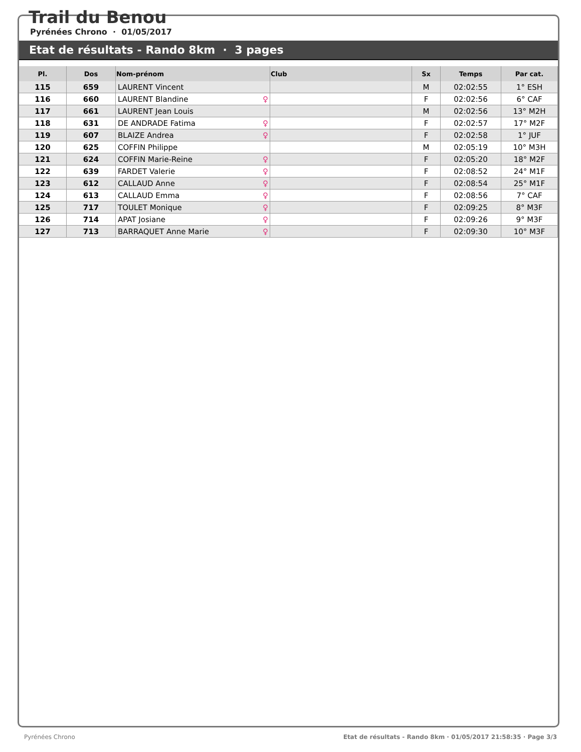Trail du Benou
Pyrénées Chrono · 01/05/2017
Etat de résultats - Rando 8km · 3 pages
| Pl. | Dos | Nom-prénom | Club | Sx | Temps | Par cat. |
| --- | --- | --- | --- | --- | --- | --- |
| 115 | 659 | LAURENT Vincent | | M | 02:02:55 | 1° ESH |
| 116 | 660 | LAURENT Blandine ♀ | | F | 02:02:56 | 6° CAF |
| 117 | 661 | LAURENT Jean Louis | | M | 02:02:56 | 13° M2H |
| 118 | 631 | DE ANDRADE Fatima ♀ | | F | 02:02:57 | 17° M2F |
| 119 | 607 | BLAIZE Andrea ♀ | | F | 02:02:58 | 1° JUF |
| 120 | 625 | COFFIN Philippe | | M | 02:05:19 | 10° M3H |
| 121 | 624 | COFFIN Marie-Reine ♀ | | F | 02:05:20 | 18° M2F |
| 122 | 639 | FARDET Valerie ♀ | | F | 02:08:52 | 24° M1F |
| 123 | 612 | CALLAUD Anne ♀ | | F | 02:08:54 | 25° M1F |
| 124 | 613 | CALLAUD Emma ♀ | | F | 02:08:56 | 7° CAF |
| 125 | 717 | TOULET Monique ♀ | | F | 02:09:25 | 8° M3F |
| 126 | 714 | APAT Josiane ♀ | | F | 02:09:26 | 9° M3F |
| 127 | 713 | BARRAQUET Anne Marie ♀ | | F | 02:09:30 | 10° M3F |
Pyrénées Chrono Etat de résultats - Rando 8km · 01/05/2017 21:58:35 · Page 3/3